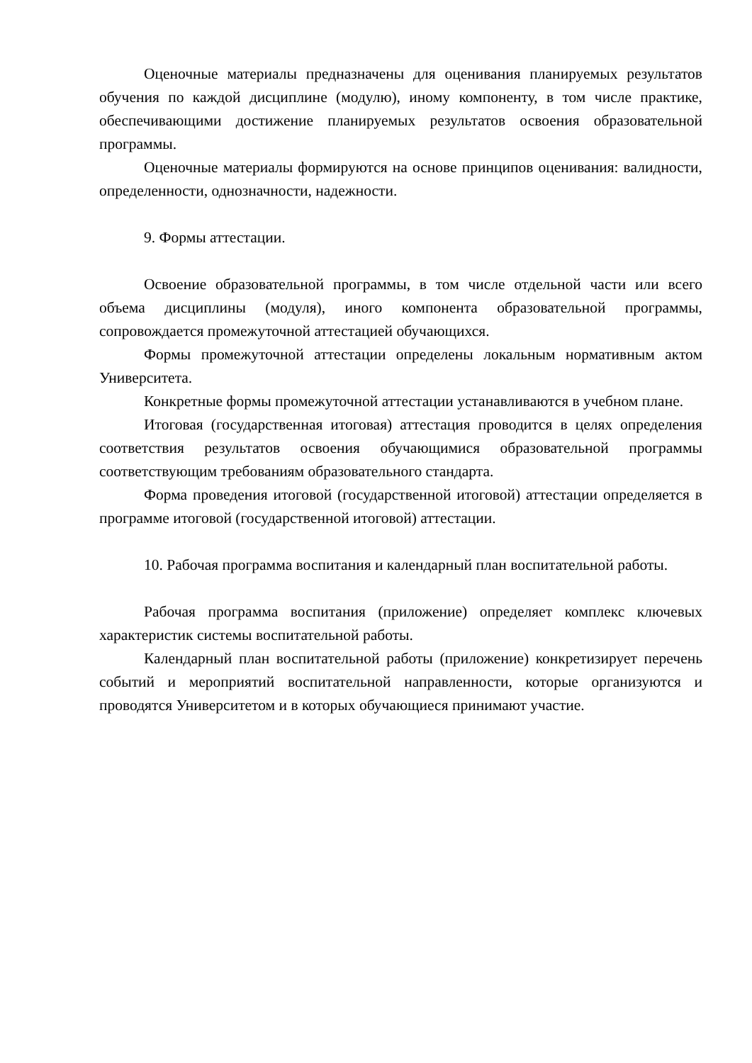Оценочные материалы предназначены для оценивания планируемых результатов обучения по каждой дисциплине (модулю), иному компоненту, в том числе практике, обеспечивающими достижение планируемых результатов освоения образовательной программы.
Оценочные материалы формируются на основе принципов оценивания: валидности, определенности, однозначности, надежности.
9. Формы аттестации.
Освоение образовательной программы, в том числе отдельной части или всего объема дисциплины (модуля), иного компонента образовательной программы, сопровождается промежуточной аттестацией обучающихся.
Формы промежуточной аттестации определены локальным нормативным актом Университета.
Конкретные формы промежуточной аттестации устанавливаются в учебном плане.
Итоговая (государственная итоговая) аттестация проводится в целях определения соответствия результатов освоения обучающимися образовательной программы соответствующим требованиям образовательного стандарта.
Форма проведения итоговой (государственной итоговой) аттестации определяется в программе итоговой (государственной итоговой) аттестации.
10. Рабочая программа воспитания и календарный план воспитательной работы.
Рабочая программа воспитания (приложение) определяет комплекс ключевых характеристик системы воспитательной работы.
Календарный план воспитательной работы (приложение) конкретизирует перечень событий и мероприятий воспитательной направленности, которые организуются и проводятся Университетом и в которых обучающиеся принимают участие.